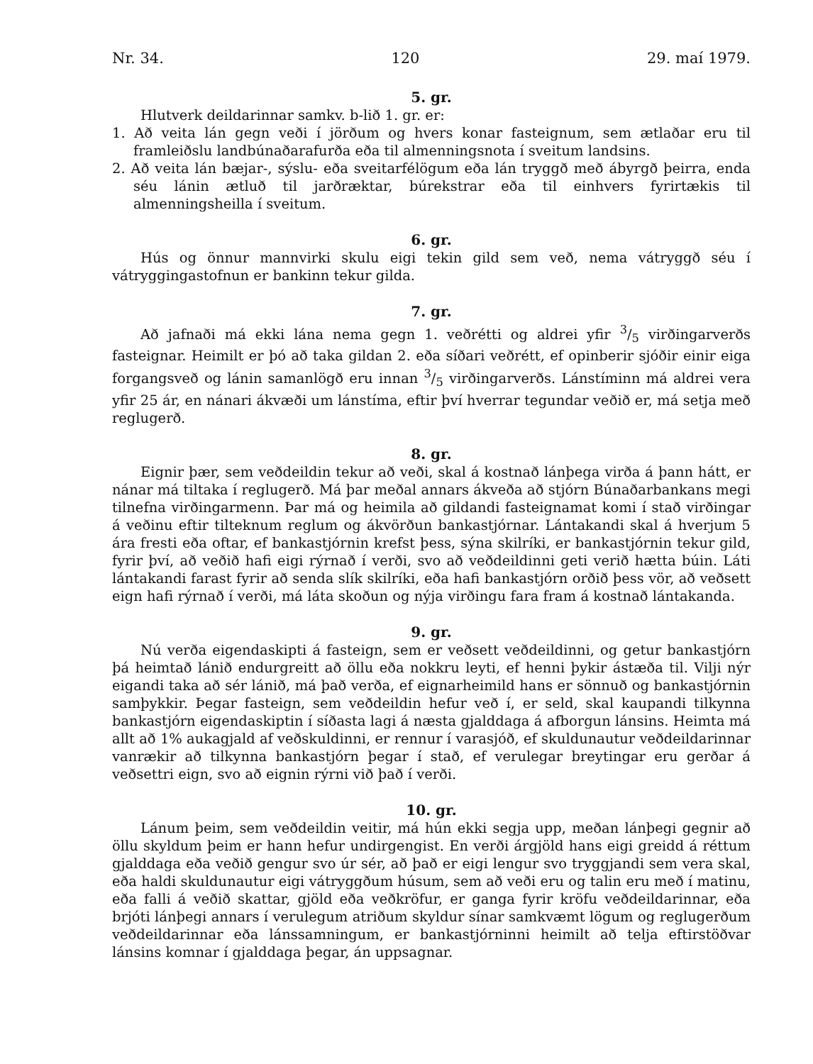Nr. 34. 120 29. maí 1979.
5. gr.
Hlutverk deildarinnar samkv. b-lið 1. gr. er:
1. Að veita lán gegn veði í jörðum og hvers konar fasteignum, sem ætlaðar eru til framleiðslu landbúnaðarafurða eða til almenningsnota í sveitum landsins.
2. Að veita lán bæjar-, sýslu- eða sveitarfélögum eða lán tryggð með ábyrgð þeirra, enda séu lánin ætluð til jarðræktar, búrekstrar eða til einhvers fyrirtækis til almenningsheilla í sveitum.
6. gr.
Hús og önnur mannvirki skulu eigi tekin gild sem veð, nema vátryggð séu í vátryggingastofnun er bankinn tekur gilda.
7. gr.
Að jafnaði má ekki lána nema gegn 1. veðrétti og aldrei yfir 3/5 virðingarverðs fasteignar. Heimilt er þó að taka gildan 2. eða síðari veðrétt, ef opinberir sjóðir einir eiga forgangsveð og lánin samanlögð eru innan 3/5 virðingarverðs. Lánstíminn má aldrei vera yfir 25 ár, en nánari ákvæði um lánstíma, eftir því hverrar tegundar veðið er, má setja með reglugerð.
8. gr.
Eignir þær, sem veðdeildin tekur að veði, skal á kostnað lánþega virða á þann hátt, er nánar má tiltaka í reglugerð. Má þar meðal annars ákveða að stjórn Búnaðarbankans megi tilnefna virðingarmenn. Þar má og heimila að gildandi fasteignamat komi í stað virðingar á veðinu eftir tilteknum reglum og ákvörðun bankastjórnar. Lántakandi skal á hverjum 5 ára fresti eða oftar, ef bankastjórnin krefst þess, sýna skilríki, er bankastjórnin tekur gild, fyrir því, að veðið hafi eigi rýrnað í verði, svo að veðdeildinni geti verið hætta búin. Láti lántakandi farast fyrir að senda slík skilríki, eða hafi bankastjórn orðið þess vör, að veðsett eign hafi rýrnað í verði, má láta skoðun og nýja virðingu fara fram á kostnað lántakanda.
9. gr.
Nú verða eigendaskipti á fasteign, sem er veðsett veðdeildinni, og getur bankastjórn þá heimtað lánið endurgreitt að öllu eða nokkru leyti, ef henni þykir ástæða til. Vilji nýr eigandi taka að sér lánið, má það verða, ef eignarheimild hans er sönnuð og bankastjórnin samþykkir. Þegar fasteign, sem veðdeildin hefur veð í, er seld, skal kaupandi tilkynna bankastjórn eigendaskiptin í síðasta lagi á næsta gjalddaga á afborgun lánsins. Heimta má allt að 1% aukagjald af veðskuldinni, er rennur í varasjóð, ef skuldunautur veðdeildarinnar vanrækir að tilkynna bankastjórn þegar í stað, ef verulegar breytingar eru gerðar á veðsettri eign, svo að eignin rýrni við það í verði.
10. gr.
Lánum þeim, sem veðdeildin veitir, má hún ekki segja upp, meðan lánþegi gegnir að öllu skyldum þeim er hann hefur undirgengist. En verði árgjöld hans eigi greidd á réttum gjalddaga eða veðið gengur svo úr sér, að það er eigi lengur svo tryggjandi sem vera skal, eða haldi skuldunautur eigi vátryggðum húsum, sem að veði eru og talin eru með í matinu, eða falli á veðið skattar, gjöld eða veðkröfur, er ganga fyrir kröfu veðdeildarinnar, eða brjóti lánþegi annars í verulegum atriðum skyldur sínar samkvæmt lögum og reglugerðum veðdeildarinnar eða lánssamningum, er bankastjórninni heimilt að telja eftirstöðvar lánsins komnar í gjalddaga þegar, án uppsagnar.